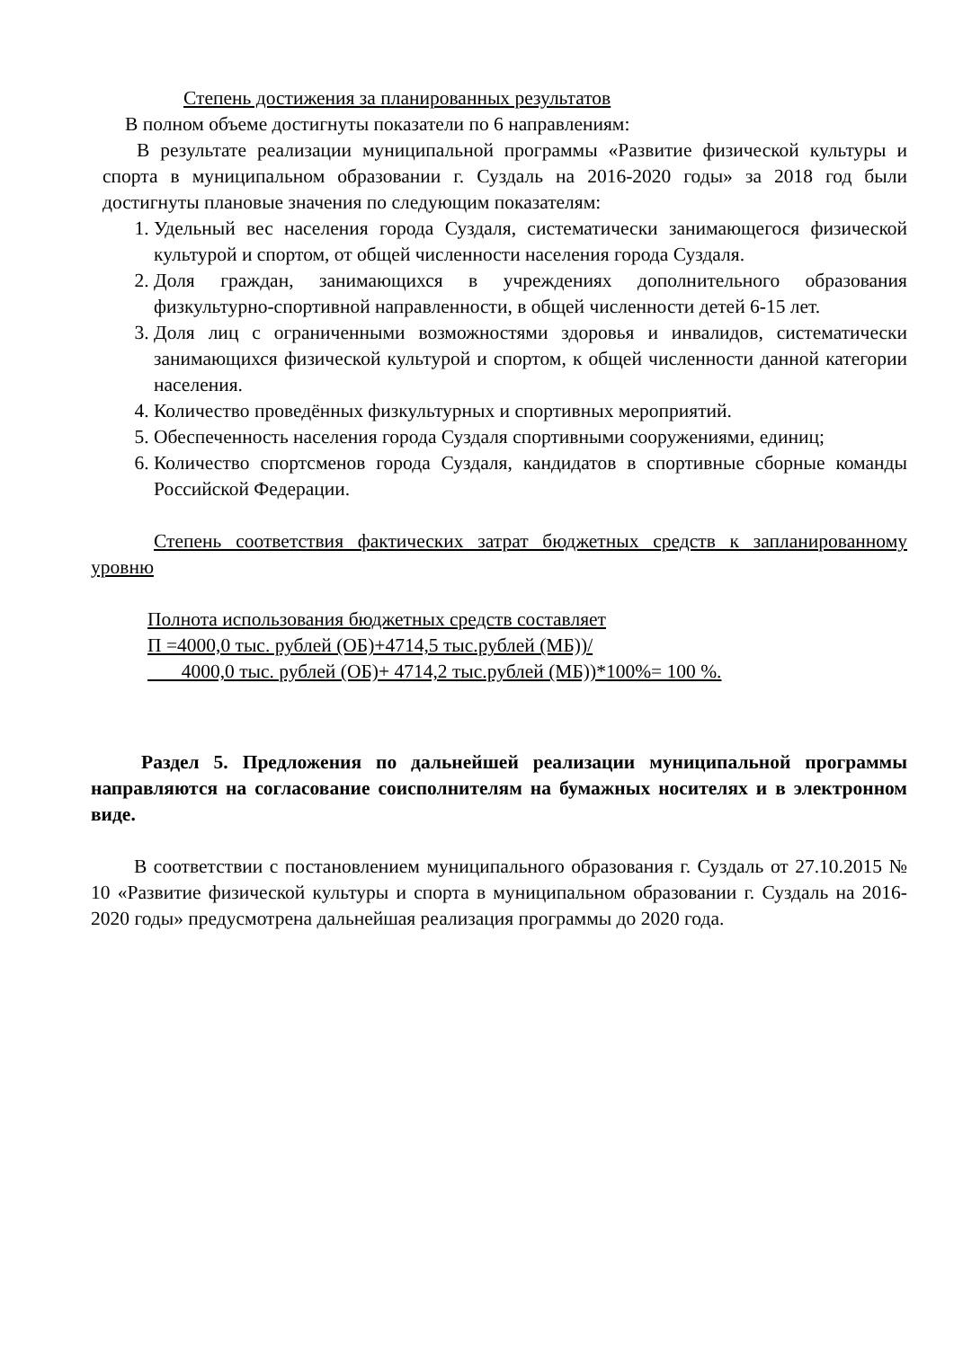Степень достижения за планированных результатов
В полном объеме достигнуты показатели по 6 направлениям:
В результате реализации муниципальной программы «Развитие физической культуры и спорта в муниципальном образовании г. Суздаль на 2016-2020 годы» за 2018 год были достигнуты плановые значения по следующим показателям:
1. Удельный вес населения города Суздаля, систематически занимающегося физической культурой и спортом, от общей численности населения города Суздаля.
2. Доля граждан, занимающихся в учреждениях дополнительного образования физкультурно-спортивной направленности, в общей численности детей 6-15 лет.
3. Доля лиц с ограниченными возможностями здоровья и инвалидов, систематически занимающихся физической культурой и спортом, к общей численности данной категории населения.
4. Количество проведённых физкультурных и спортивных мероприятий.
5. Обеспеченность населения города Суздаля спортивными сооружениями, единиц;
6. Количество спортсменов города Суздаля, кандидатов в спортивные сборные команды Российской Федерации.
Степень соответствия фактических затрат бюджетных средств к запланированному уровню
Полнота использования бюджетных средств составляет
П =4000,0 тыс. рублей (ОБ)+4714,5 тыс.рублей (МБ))/
4000,0 тыс. рублей (ОБ)+ 4714,2 тыс.рублей (МБ))*100%= 100 %.
Раздел 5. Предложения по дальнейшей реализации муниципальной программы направляются на согласование соисполнителям на бумажных носителях и в электронном виде.
В соответствии с постановлением муниципального образования г. Суздаль от 27.10.2015 № 10 «Развитие физической культуры и спорта в муниципальном образовании г. Суздаль на 2016-2020 годы» предусмотрена дальнейшая реализация программы до 2020 года.